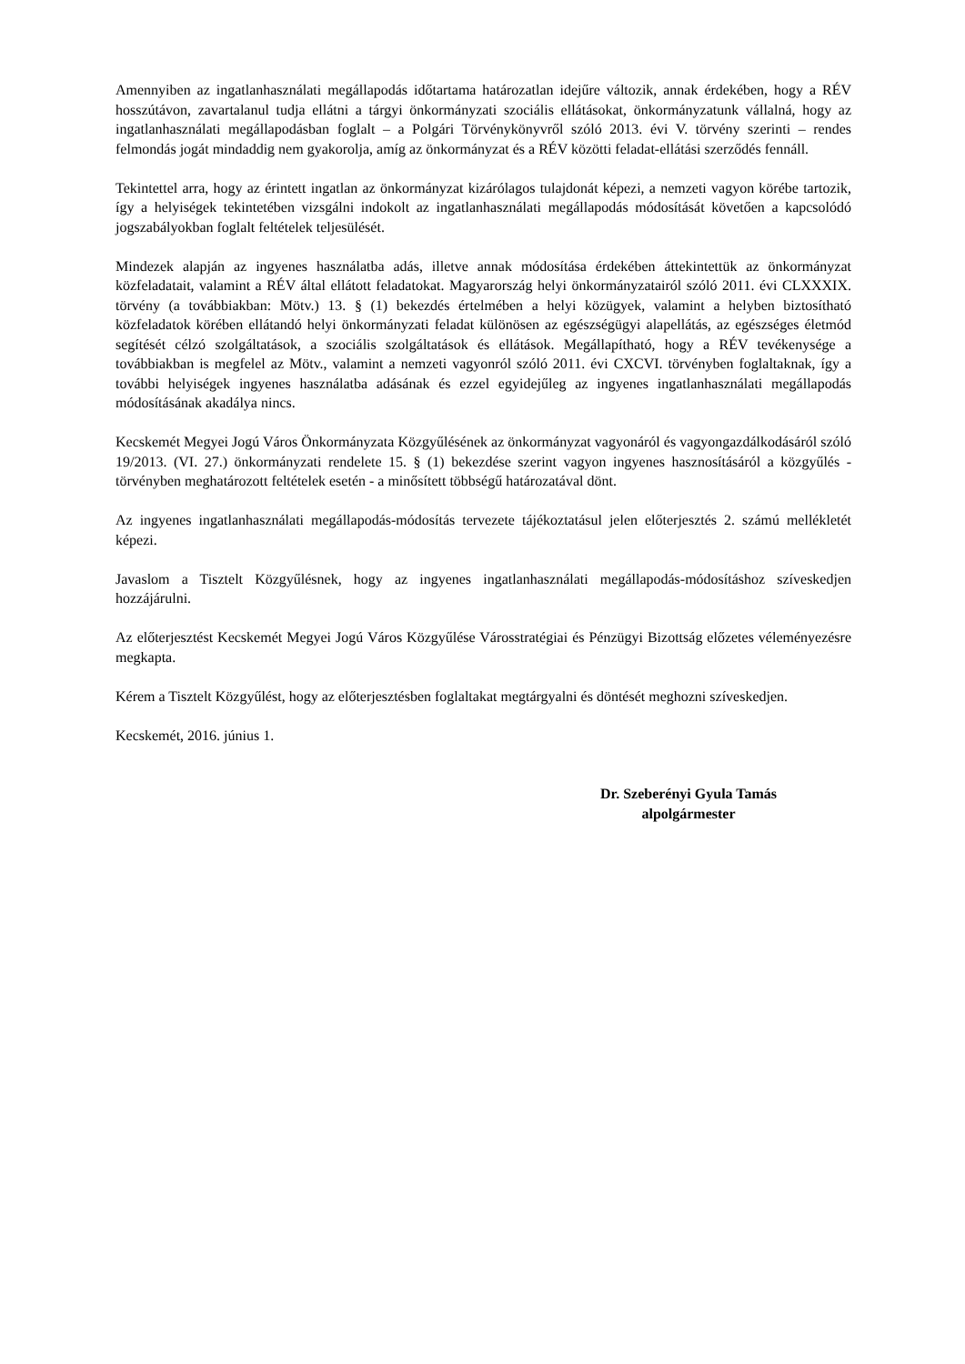Amennyiben az ingatlanhasználati megállapodás időtartama határozatlan idejűre változik, annak érdekében, hogy a RÉV hosszútávon, zavartalanul tudja ellátni a tárgyi önkormányzati szociális ellátásokat, önkormányzatunk vállalná, hogy az ingatlanhasználati megállapodásban foglalt – a Polgári Törvénykönyvről szóló 2013. évi V. törvény szerinti – rendes felmondás jogát mindaddig nem gyakorolja, amíg az önkormányzat és a RÉV közötti feladat-ellátási szerződés fennáll.
Tekintettel arra, hogy az érintett ingatlan az önkormányzat kizárólagos tulajdonát képezi, a nemzeti vagyon körébe tartozik, így a helyiségek tekintetében vizsgálni indokolt az ingatlanhasználati megállapodás módosítását követően a kapcsolódó jogszabályokban foglalt feltételek teljesülését.
Mindezek alapján az ingyenes használatba adás, illetve annak módosítása érdekében áttekintettük az önkormányzat közfeladatait, valamint a RÉV által ellátott feladatokat. Magyarország helyi önkormányzatairól szóló 2011. évi CLXXXIX. törvény (a továbbiakban: Mötv.) 13. § (1) bekezdés értelmében a helyi közügyek, valamint a helyben biztosítható közfeladatok körében ellátandó helyi önkormányzati feladat különösen az egészségügyi alapellátás, az egészséges életmód segítését célzó szolgáltatások, a szociális szolgáltatások és ellátások. Megállapítható, hogy a RÉV tevékenysége a továbbiakban is megfelel az Mötv., valamint a nemzeti vagyonról szóló 2011. évi CXCVI. törvényben foglaltaknak, így a további helyiségek ingyenes használatba adásának és ezzel egyidejűleg az ingyenes ingatlanhasználati megállapodás módosításának akadálya nincs.
Kecskemét Megyei Jogú Város Önkormányzata Közgyűlésének az önkormányzat vagyonáról és vagyongazdálkodásáról szóló 19/2013. (VI. 27.) önkormányzati rendelete 15. § (1) bekezdése szerint vagyon ingyenes hasznosításáról a közgyűlés - törvényben meghatározott feltételek esetén - a minősített többségű határozatával dönt.
Az ingyenes ingatlanhasználati megállapodás-módosítás tervezete tájékoztatásul jelen előterjesztés 2. számú mellékletét képezi.
Javaslom a Tisztelt Közgyűlésnek, hogy az ingyenes ingatlanhasználati megállapodás-módosításhoz szíveskedjen hozzájárulni.
Az előterjesztést Kecskemét Megyei Jogú Város Közgyűlése Városstratégiai és Pénzügyi Bizottság előzetes véleményezésre megkapta.
Kérem a Tisztelt Közgyűlést, hogy az előterjesztésben foglaltakat megtárgyalni és döntését meghozni szíveskedjen.
Kecskemét, 2016. június 1.
Dr. Szeberényi Gyula Tamás
alpolgármester